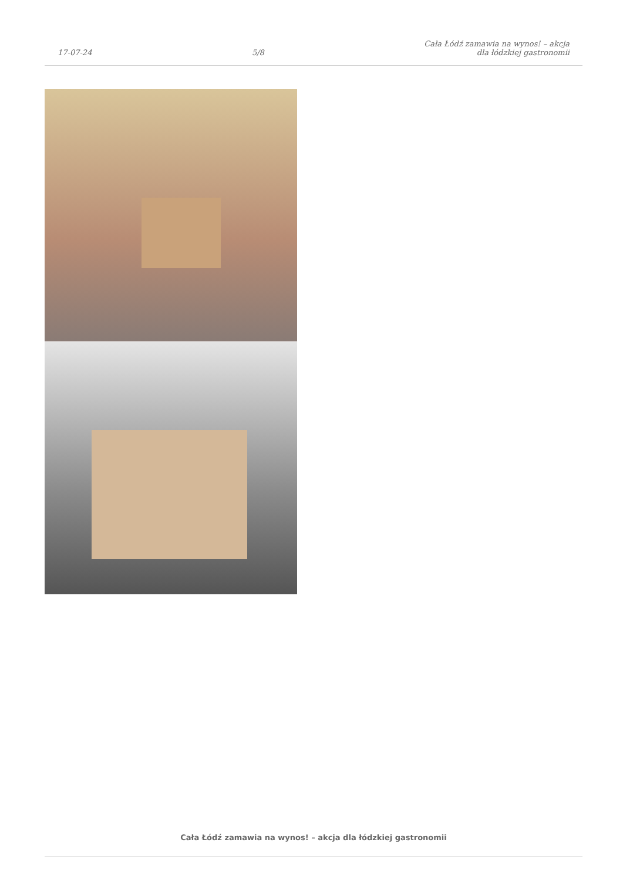17-07-24
5/8
Cała Łódź zamawia na wynos! – akcja
dla łódzkiej gastronomii
Cała Łódź zamawia na wynos! – akcja dla łódzkiej gastronomii